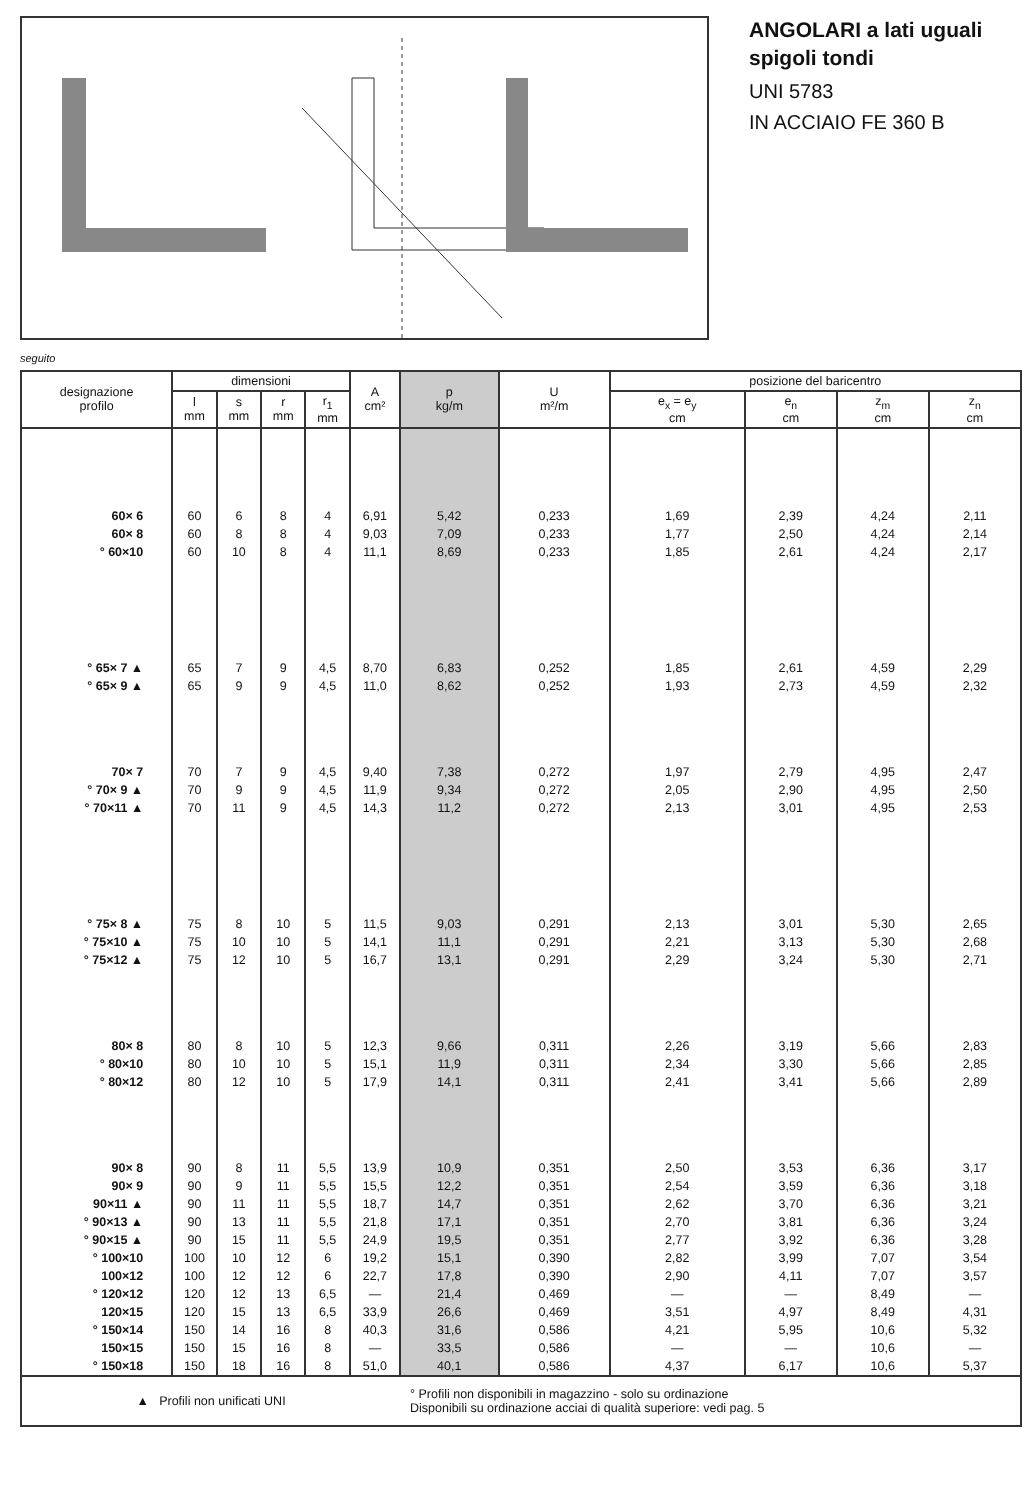ANGOLARI a lati uguali
spigoli tondi
UNI 5783
IN ACCIAIO FE 360 B
seguito
| designazione profilo | dimensioni | | | | A cm² | p kg/m | U m²/m | posizione del baricentro | | | |
| --- | --- | --- | --- | --- | --- | --- | --- | --- | --- | --- | --- |
| | l mm | s mm | r mm | r<sub>1</sub> mm | | | | e<sub>x</sub> = e<sub>y</sub> cm | e<sub>n</sub> cm | z<sub>m</sub> cm | z<sub>n</sub> cm |
| 60× 6 | 60 | 6 | 8 | 4 | 6,91 | 5,42 | 0,233 | 1,69 | 2,39 | 4,24 | 2,11 |
| 60× 8 | 60 | 8 | 8 | 4 | 9,03 | 7,09 | 0,233 | 1,77 | 2,50 | 4,24 | 2,14 |
| ° 60×10 | 60 | 10 | 8 | 4 | 11,1 | 8,69 | 0,233 | 1,85 | 2,61 | 4,24 | 2,17 |
| ° 65× 7 ▲ | 65 | 7 | 9 | 4,5 | 8,70 | 6,83 | 0,252 | 1,85 | 2,61 | 4,59 | 2,29 |
| ° 65× 9 ▲ | 65 | 9 | 9 | 4,5 | 11,0 | 8,62 | 0,252 | 1,93 | 2,73 | 4,59 | 2,32 |
| 70× 7 | 70 | 7 | 9 | 4,5 | 9,40 | 7,38 | 0,272 | 1,97 | 2,79 | 4,95 | 2,47 |
| ° 70× 9 ▲ | 70 | 9 | 9 | 4,5 | 11,9 | 9,34 | 0,272 | 2,05 | 2,90 | 4,95 | 2,50 |
| ° 70×11 ▲ | 70 | 11 | 9 | 4,5 | 14,3 | 11,2 | 0,272 | 2,13 | 3,01 | 4,95 | 2,53 |
| ° 75× 8 ▲ | 75 | 8 | 10 | 5 | 11,5 | 9,03 | 0,291 | 2,13 | 3,01 | 5,30 | 2,65 |
| ° 75×10 ▲ | 75 | 10 | 10 | 5 | 14,1 | 11,1 | 0,291 | 2,21 | 3,13 | 5,30 | 2,68 |
| ° 75×12 ▲ | 75 | 12 | 10 | 5 | 16,7 | 13,1 | 0,291 | 2,29 | 3,24 | 5,30 | 2,71 |
| 80× 8 | 80 | 8 | 10 | 5 | 12,3 | 9,66 | 0,311 | 2,26 | 3,19 | 5,66 | 2,83 |
| ° 80×10 | 80 | 10 | 10 | 5 | 15,1 | 11,9 | 0,311 | 2,34 | 3,30 | 5,66 | 2,85 |
| ° 80×12 | 80 | 12 | 10 | 5 | 17,9 | 14,1 | 0,311 | 2,41 | 3,41 | 5,66 | 2,89 |
| 90× 8 | 90 | 8 | 11 | 5,5 | 13,9 | 10,9 | 0,351 | 2,50 | 3,53 | 6,36 | 3,17 |
| 90× 9 | 90 | 9 | 11 | 5,5 | 15,5 | 12,2 | 0,351 | 2,54 | 3,59 | 6,36 | 3,18 |
| 90×11 ▲ | 90 | 11 | 11 | 5,5 | 18,7 | 14,7 | 0,351 | 2,62 | 3,70 | 6,36 | 3,21 |
| ° 90×13 ▲ | 90 | 13 | 11 | 5,5 | 21,8 | 17,1 | 0,351 | 2,70 | 3,81 | 6,36 | 3,24 |
| ° 90×15 ▲ | 90 | 15 | 11 | 5,5 | 24,9 | 19,5 | 0,351 | 2,77 | 3,92 | 6,36 | 3,28 |
| ° 100×10 | 100 | 10 | 12 | 6 | 19,2 | 15,1 | 0,390 | 2,82 | 3,99 | 7,07 | 3,54 |
| 100×12 | 100 | 12 | 12 | 6 | 22,7 | 17,8 | 0,390 | 2,90 | 4,11 | 7,07 | 3,57 |
| ° 120×12 | 120 | 12 | 13 | 6,5 | — | 21,4 | 0,469 | — | — | 8,49 | — |
| 120×15 | 120 | 15 | 13 | 6,5 | 33,9 | 26,6 | 0,469 | 3,51 | 4,97 | 8,49 | 4,31 |
| ° 150×14 | 150 | 14 | 16 | 8 | 40,3 | 31,6 | 0,586 | 4,21 | 5,95 | 10,6 | 5,32 |
| 150×15 | 150 | 15 | 16 | 8 | — | 33,5 | 0,586 | — | — | 10,6 | — |
| ° 150×18 | 150 | 18 | 16 | 8 | 51,0 | 40,1 | 0,586 | 4,37 | 6,17 | 10,6 | 5,37 |
| ▲ Profili non unificati UNI | | | | | | ° Profili non disponibili in magazzino - solo su ordinazione Disponibili su ordinazione acciai di qualità superiore: vedi pag. 5 | | | | | |